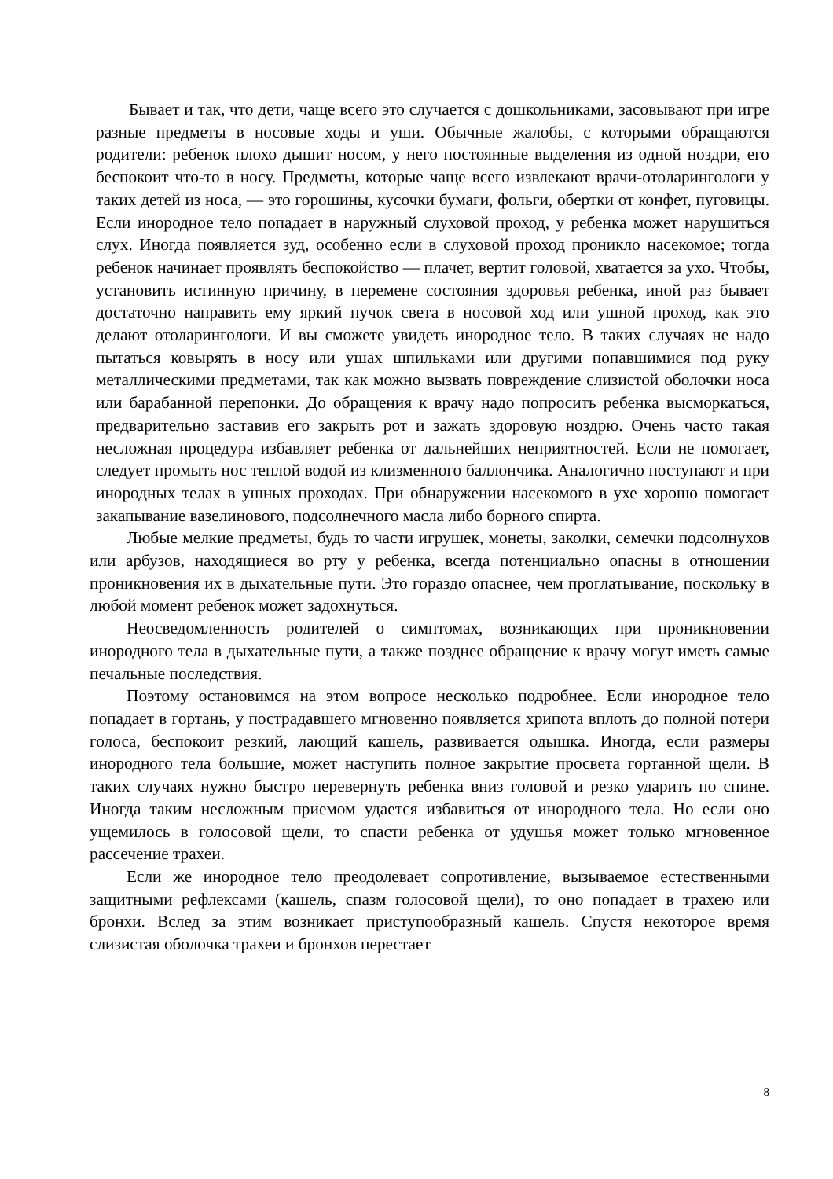Бывает и так, что дети, чаще всего это случается с дошкольниками, засовывают при игре разные предметы в носовые ходы и уши. Обычные жалобы, с которыми обращаются родители: ребенок плохо дышит носом, у него постоянные выделения из одной ноздри, его беспокоит что-то в носу. Предметы, которые чаще всего извлекают врачи-отоларингологи у таких детей из носа, — это горошины, кусочки бумаги, фольги, обертки от конфет, пуговицы. Если инородное тело попадает в наружный слуховой проход, у ребенка может нарушиться слух. Иногда появляется зуд, особенно если в слуховой проход проникло насекомое; тогда ребенок начинает проявлять беспокойство — плачет, вертит головой, хватается за ухо. Чтобы, установить истинную причину, в перемене состояния здоровья ребенка, иной раз бывает достаточно направить ему яркий пучок света в носовой ход или ушной проход, как это делают отоларингологи. И вы сможете увидеть инородное тело. В таких случаях не надо пытаться ковырять в носу или ушах шпильками или другими попавшимися под руку металлическими предметами, так как можно вызвать повреждение слизистой оболочки носа или барабанной перепонки. До обращения к врачу надо попросить ребенка высморкаться, предварительно заставив его закрыть рот и зажать здоровую ноздрю. Очень часто такая несложная процедура избавляет ребенка от дальнейших неприятностей. Если не помогает, следует промыть нос теплой водой из клизменного баллончика. Аналогично поступают и при инородных телах в ушных проходах. При обнаружении насекомого в ухе хорошо помогает закапывание вазелинового, подсолнечного масла либо борного спирта.
Любые мелкие предметы, будь то части игрушек, монеты, заколки, семечки подсолнухов или арбузов, находящиеся во рту у ребенка, всегда потенциально опасны в отношении проникновения их в дыхательные пути. Это гораздо опаснее, чем проглатывание, поскольку в любой момент ребенок может задохнуться.
Неосведомленность родителей о симптомах, возникающих при проникновении инородного тела в дыхательные пути, а также позднее обращение к врачу могут иметь самые печальные последствия.
Поэтому остановимся на этом вопросе несколько подробнее. Если инородное тело попадает в гортань, у пострадавшего мгновенно появляется хрипота вплоть до полной потери голоса, беспокоит резкий, лающий кашель, развивается одышка. Иногда, если размеры инородного тела большие, может наступить полное закрытие просвета гортанной щели. В таких случаях нужно быстро перевернуть ребенка вниз головой и резко ударить по спине. Иногда таким несложным приемом удается избавиться от инородного тела. Но если оно ущемилось в голосовой щели, то спасти ребенка от удушья может только мгновенное рассечение трахеи.
Если же инородное тело преодолевает сопротивление, вызываемое естественными защитными рефлексами (кашель, спазм голосовой щели), то оно попадает в трахею или бронхи. Вслед за этим возникает приступообразный кашель. Спустя некоторое время слизистая оболочка трахеи и бронхов перестает
8